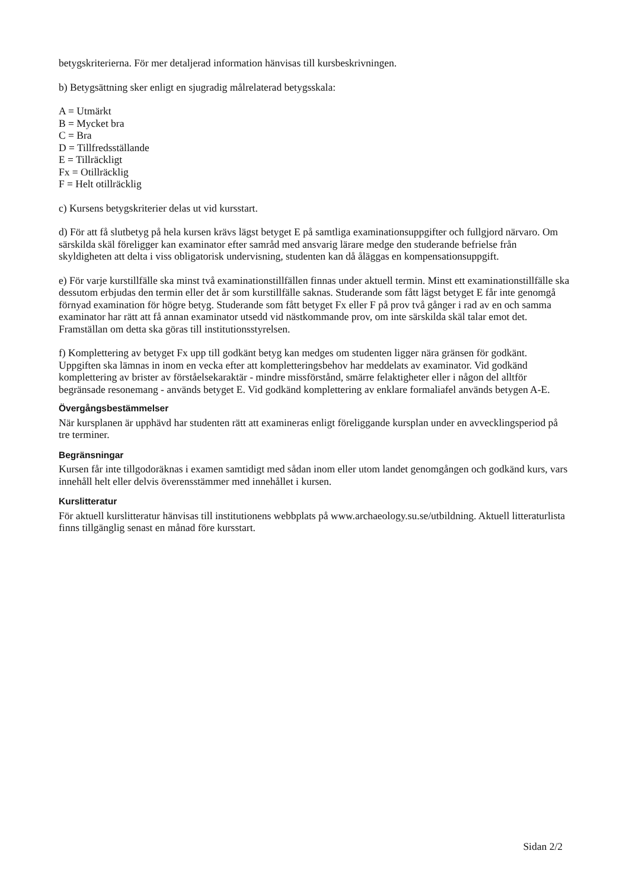betygskriterierna. För mer detaljerad information hänvisas till kursbeskrivningen.
b) Betygsättning sker enligt en sjugradig målrelaterad betygsskala:
A = Utmärkt
B = Mycket bra
C = Bra
D = Tillfredsställande
E = Tillräckligt
Fx = Otillräcklig
F = Helt otillräcklig
c) Kursens betygskriterier delas ut vid kursstart.
d) För att få slutbetyg på hela kursen krävs lägst betyget E på samtliga examinationsuppgifter och fullgjord närvaro. Om särskilda skäl föreligger kan examinator efter samråd med ansvarig lärare medge den studerande befrielse från skyldigheten att delta i viss obligatorisk undervisning, studenten kan då åläggas en kompensationsuppgift.
e) För varje kurstillfälle ska minst två examinationstillfällen finnas under aktuell termin. Minst ett examinationstillfälle ska dessutom erbjudas den termin eller det år som kurstillfälle saknas. Studerande som fått lägst betyget E får inte genomgå förnyad examination för högre betyg. Studerande som fått betyget Fx eller F på prov två gånger i rad av en och samma examinator har rätt att få annan examinator utsedd vid nästkommande prov, om inte särskilda skäl talar emot det. Framställan om detta ska göras till institutionsstyrelsen.
f) Komplettering av betyget Fx upp till godkänt betyg kan medges om studenten ligger nära gränsen för godkänt. Uppgiften ska lämnas in inom en vecka efter att kompletteringsbehov har meddelats av examinator. Vid godkänd komplettering av brister av förståelsekaraktär - mindre missförstånd, smärre felaktigheter eller i någon del alltför begränsade resonemang - används betyget E. Vid godkänd komplettering av enklare formaliafel används betygen A-E.
Övergångsbestämmelser
När kursplanen är upphävd har studenten rätt att examineras enligt föreliggande kursplan under en avvecklingsperiod på tre terminer.
Begränsningar
Kursen får inte tillgodoräknas i examen samtidigt med sådan inom eller utom landet genomgången och godkänd kurs, vars innehåll helt eller delvis överensstämmer med innehållet i kursen.
Kurslitteratur
För aktuell kurslitteratur hänvisas till institutionens webbplats på www.archaeology.su.se/utbildning. Aktuell litteraturlista finns tillgänglig senast en månad före kursstart.
Sidan 2/2